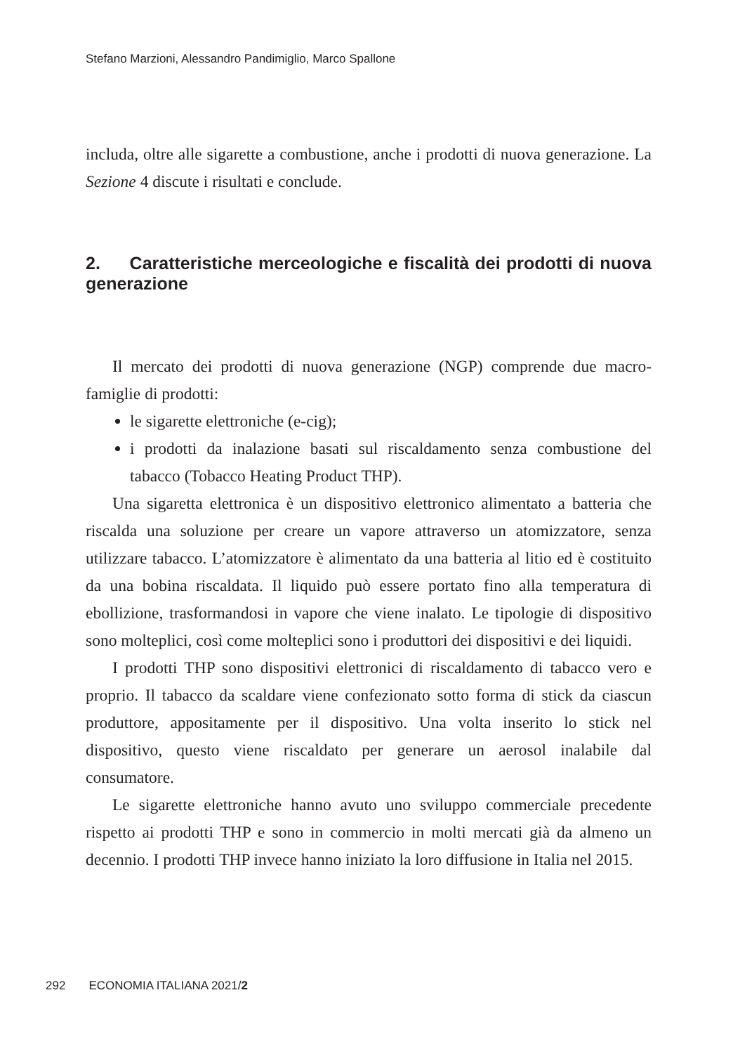Stefano Marzioni, Alessandro Pandimiglio, Marco Spallone
includa, oltre alle sigarette a combustione, anche i prodotti di nuova generazione. La Sezione 4 discute i risultati e conclude.
2. Caratteristiche merceologiche e fiscalità dei prodotti di nuova generazione
Il mercato dei prodotti di nuova generazione (NGP) comprende due macro-famiglie di prodotti:
le sigarette elettroniche (e-cig);
i prodotti da inalazione basati sul riscaldamento senza combustione del tabacco (Tobacco Heating Product THP).
Una sigaretta elettronica è un dispositivo elettronico alimentato a batteria che riscalda una soluzione per creare un vapore attraverso un atomizzatore, senza utilizzare tabacco. L’atomizzatore è alimentato da una batteria al litio ed è costituito da una bobina riscaldata. Il liquido può essere portato fino alla temperatura di ebollizione, trasformandosi in vapore che viene inalato. Le tipologie di dispositivo sono molteplici, così come molteplici sono i produttori dei dispositivi e dei liquidi.
I prodotti THP sono dispositivi elettronici di riscaldamento di tabacco vero e proprio. Il tabacco da scaldare viene confezionato sotto forma di stick da ciascun produttore, appositamente per il dispositivo. Una volta inserito lo stick nel dispositivo, questo viene riscaldato per generare un aerosol inalabile dal consumatore.
Le sigarette elettroniche hanno avuto uno sviluppo commerciale precedente rispetto ai prodotti THP e sono in commercio in molti mercati già da almeno un decennio. I prodotti THP invece hanno iniziato la loro diffusione in Italia nel 2015.
292 ECONOMIA ITALIANA 2021/2